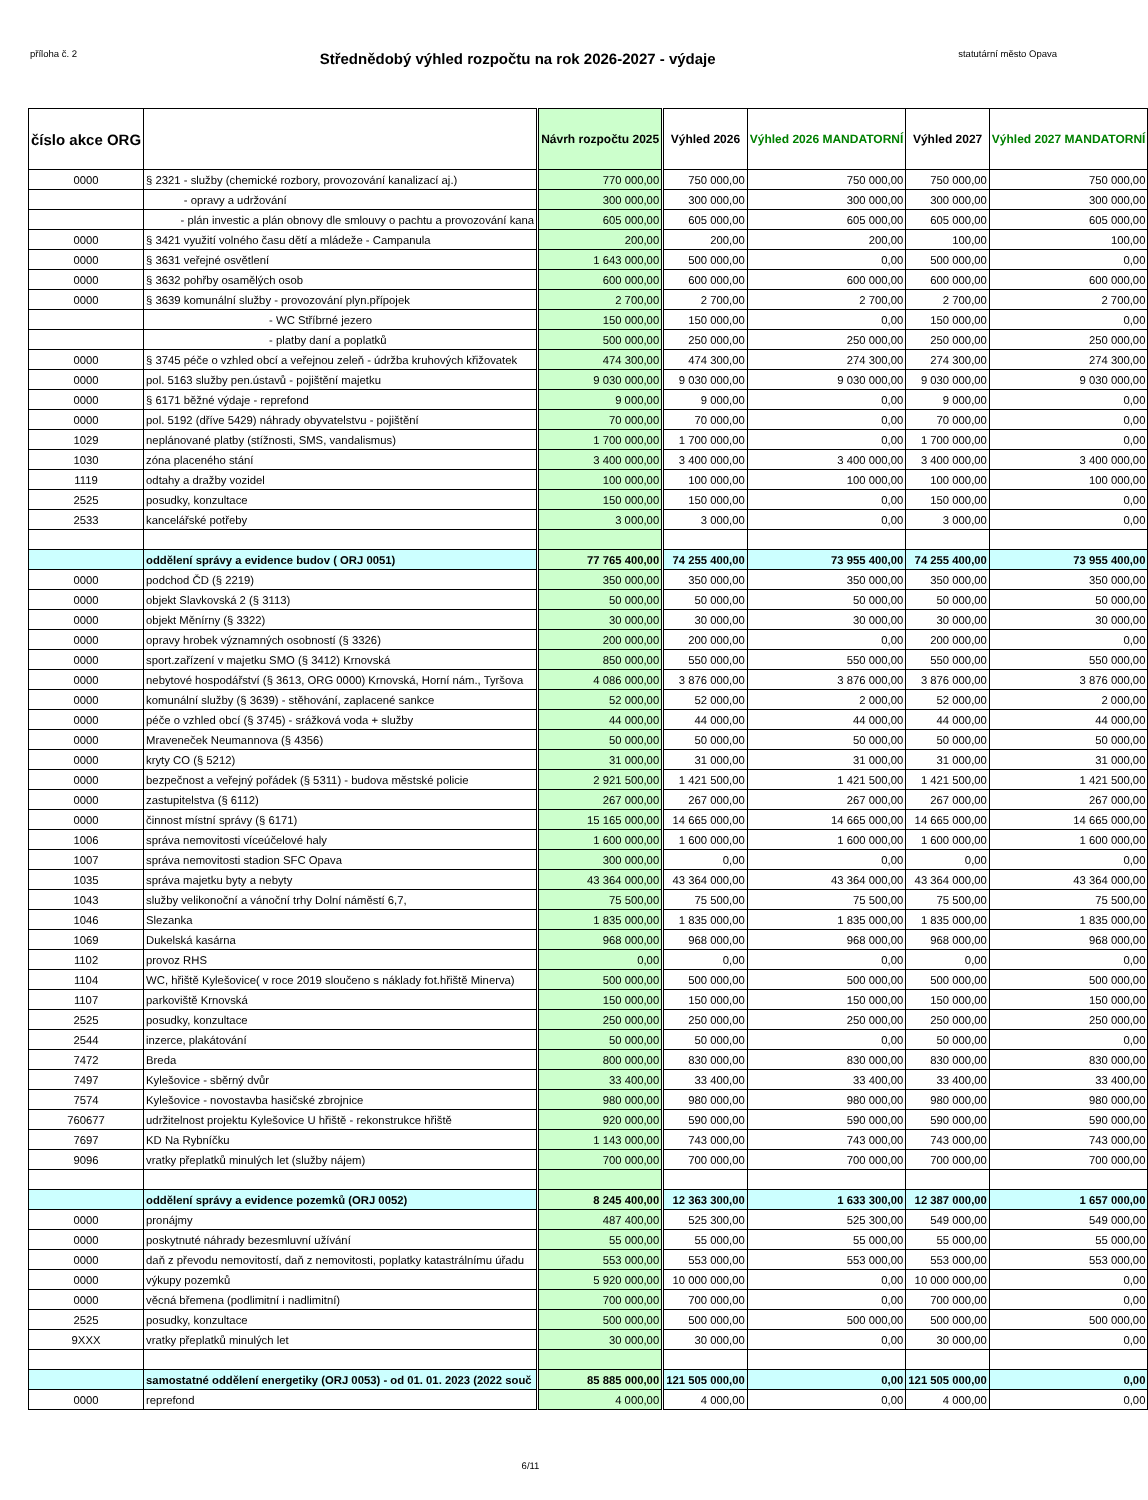příloha č. 2 Střednědobý výhled rozpočtu na rok 2026-2027 - výdaje statutární město Opava
| číslo akce ORG | | Návrh rozpočtu 2025 | Výhled 2026 | Výhled 2026 MANDATORNÍ | Výhled 2027 | Výhled 2027 MANDATORNÍ |
| --- | --- | --- | --- | --- | --- | --- |
| 0000 | § 2321 - služby (chemické rozbory, provozování kanalizací aj.) | 770 000,00 | 750 000,00 | 750 000,00 | 750 000,00 | 750 000,00 |
| | - opravy a udržování | 300 000,00 | 300 000,00 | 300 000,00 | 300 000,00 | 300 000,00 |
| | - plán investic a plán obnovy dle smlouvy o pachtu a provozování kana | 605 000,00 | 605 000,00 | 605 000,00 | 605 000,00 | 605 000,00 |
| 0000 | § 3421 využití volného času dětí a mládeže - Campanula | 200,00 | 200,00 | 200,00 | 100,00 | 100,00 |
| 0000 | § 3631 veřejné osvětlení | 1 643 000,00 | 500 000,00 | 0,00 | 500 000,00 | 0,00 |
| 0000 | § 3632 pohřby osamělých osob | 600 000,00 | 600 000,00 | 600 000,00 | 600 000,00 | 600 000,00 |
| 0000 | § 3639 komunální služby - provozování plyn.přípojek | 2 700,00 | 2 700,00 | 2 700,00 | 2 700,00 | 2 700,00 |
| | - WC Stříbrné jezero | 150 000,00 | 150 000,00 | 0,00 | 150 000,00 | 0,00 |
| | - platby daní a poplatků | 500 000,00 | 250 000,00 | 250 000,00 | 250 000,00 | 250 000,00 |
| 0000 | § 3745 péče o vzhled obcí a veřejnou zeleň - údržba kruhových křižovatek | 474 300,00 | 474 300,00 | 274 300,00 | 274 300,00 | 274 300,00 |
| 0000 | pol. 5163 služby pen.ústavů - pojištění majetku | 9 030 000,00 | 9 030 000,00 | 9 030 000,00 | 9 030 000,00 | 9 030 000,00 |
| 0000 | § 6171 běžné výdaje - reprefond | 9 000,00 | 9 000,00 | 0,00 | 9 000,00 | 0,00 |
| 0000 | pol. 5192 (dříve 5429) náhrady obyvatelstvu - pojištění | 70 000,00 | 70 000,00 | 0,00 | 70 000,00 | 0,00 |
| 1029 | neplánované platby (stížnosti, SMS, vandalismus) | 1 700 000,00 | 1 700 000,00 | 0,00 | 1 700 000,00 | 0,00 |
| 1030 | zóna placeného stání | 3 400 000,00 | 3 400 000,00 | 3 400 000,00 | 3 400 000,00 | 3 400 000,00 |
| 1119 | odtahy a dražby vozidel | 100 000,00 | 100 000,00 | 100 000,00 | 100 000,00 | 100 000,00 |
| 2525 | posudky, konzultace | 150 000,00 | 150 000,00 | 0,00 | 150 000,00 | 0,00 |
| 2533 | kancelářské potřeby | 3 000,00 | 3 000,00 | 0,00 | 3 000,00 | 0,00 |
| | oddělení správy a evidence budov ( ORJ 0051) | 77 765 400,00 | 74 255 400,00 | 73 955 400,00 | 74 255 400,00 | 73 955 400,00 |
| 0000 | podchod ČD (§ 2219) | 350 000,00 | 350 000,00 | 350 000,00 | 350 000,00 | 350 000,00 |
| 0000 | objekt Slavkovská 2 (§ 3113) | 50 000,00 | 50 000,00 | 50 000,00 | 50 000,00 | 50 000,00 |
| 0000 | objekt Měnírny (§ 3322) | 30 000,00 | 30 000,00 | 30 000,00 | 30 000,00 | 30 000,00 |
| 0000 | opravy hrobek významných osobností (§ 3326) | 200 000,00 | 200 000,00 | 0,00 | 200 000,00 | 0,00 |
| 0000 | sport.zařízení v majetku SMO (§ 3412) Krnovská | 850 000,00 | 550 000,00 | 550 000,00 | 550 000,00 | 550 000,00 |
| 0000 | nebytové hospodářství (§ 3613, ORG 0000) Krnovská, Horní nám., Tyršova | 4 086 000,00 | 3 876 000,00 | 3 876 000,00 | 3 876 000,00 | 3 876 000,00 |
| 0000 | komunální služby (§ 3639) - stěhování, zaplacené sankce | 52 000,00 | 52 000,00 | 2 000,00 | 52 000,00 | 2 000,00 |
| 0000 | péče o vzhled obcí (§ 3745) - srážková voda + služby | 44 000,00 | 44 000,00 | 44 000,00 | 44 000,00 | 44 000,00 |
| 0000 | Mraveneček Neumannova (§ 4356) | 50 000,00 | 50 000,00 | 50 000,00 | 50 000,00 | 50 000,00 |
| 0000 | kryty CO (§ 5212) | 31 000,00 | 31 000,00 | 31 000,00 | 31 000,00 | 31 000,00 |
| 0000 | bezpečnost a veřejný pořádek (§ 5311) - budova městské policie | 2 921 500,00 | 1 421 500,00 | 1 421 500,00 | 1 421 500,00 | 1 421 500,00 |
| 0000 | zastupitelstva (§ 6112) | 267 000,00 | 267 000,00 | 267 000,00 | 267 000,00 | 267 000,00 |
| 0000 | činnost místní správy (§ 6171) | 15 165 000,00 | 14 665 000,00 | 14 665 000,00 | 14 665 000,00 | 14 665 000,00 |
| 1006 | správa nemovitosti víceúčelové haly | 1 600 000,00 | 1 600 000,00 | 1 600 000,00 | 1 600 000,00 | 1 600 000,00 |
| 1007 | správa nemovitosti stadion SFC Opava | 300 000,00 | 0,00 | 0,00 | 0,00 | 0,00 |
| 1035 | správa majetku byty a nebyty | 43 364 000,00 | 43 364 000,00 | 43 364 000,00 | 43 364 000,00 | 43 364 000,00 |
| 1043 | služby velikonoční a vánoční trhy Dolní náměstí 6,7, | 75 500,00 | 75 500,00 | 75 500,00 | 75 500,00 | 75 500,00 |
| 1046 | Slezanka | 1 835 000,00 | 1 835 000,00 | 1 835 000,00 | 1 835 000,00 | 1 835 000,00 |
| 1069 | Dukelská kasárna | 968 000,00 | 968 000,00 | 968 000,00 | 968 000,00 | 968 000,00 |
| 1102 | provoz RHS | 0,00 | 0,00 | 0,00 | 0,00 | 0,00 |
| 1104 | WC, hřiště Kylešovice( v roce 2019 sloučeno s náklady fot.hřiště Minerva) | 500 000,00 | 500 000,00 | 500 000,00 | 500 000,00 | 500 000,00 |
| 1107 | parkoviště Krnovská | 150 000,00 | 150 000,00 | 150 000,00 | 150 000,00 | 150 000,00 |
| 2525 | posudky, konzultace | 250 000,00 | 250 000,00 | 250 000,00 | 250 000,00 | 250 000,00 |
| 2544 | inzerce, plakátování | 50 000,00 | 50 000,00 | 0,00 | 50 000,00 | 0,00 |
| 7472 | Breda | 800 000,00 | 830 000,00 | 830 000,00 | 830 000,00 | 830 000,00 |
| 7497 | Kylešovice - sběrný dvůr | 33 400,00 | 33 400,00 | 33 400,00 | 33 400,00 | 33 400,00 |
| 7574 | Kylešovice - novostavba hasičské zbrojnice | 980 000,00 | 980 000,00 | 980 000,00 | 980 000,00 | 980 000,00 |
| 760677 | udržitelnost projektu Kylešovice U hřiště - rekonstrukce hřiště | 920 000,00 | 590 000,00 | 590 000,00 | 590 000,00 | 590 000,00 |
| 7697 | KD Na Rybníčku | 1 143 000,00 | 743 000,00 | 743 000,00 | 743 000,00 | 743 000,00 |
| 9096 | vratky přeplatků minulých let (služby nájem) | 700 000,00 | 700 000,00 | 700 000,00 | 700 000,00 | 700 000,00 |
| | oddělení správy a evidence pozemků (ORJ 0052) | 8 245 400,00 | 12 363 300,00 | 1 633 300,00 | 12 387 000,00 | 1 657 000,00 |
| 0000 | pronájmy | 487 400,00 | 525 300,00 | 525 300,00 | 549 000,00 | 549 000,00 |
| 0000 | poskytnuté náhrady bezesmluvní užívání | 55 000,00 | 55 000,00 | 55 000,00 | 55 000,00 | 55 000,00 |
| 0000 | daň z převodu nemovitostí, daň z nemovitosti, poplatky katastrálnímu úřadu | 553 000,00 | 553 000,00 | 553 000,00 | 553 000,00 | 553 000,00 |
| 0000 | výkupy pozemků | 5 920 000,00 | 10 000 000,00 | 0,00 | 10 000 000,00 | 0,00 |
| 0000 | věcná břemena (podlimitní i nadlimitní) | 700 000,00 | 700 000,00 | 0,00 | 700 000,00 | 0,00 |
| 2525 | posudky, konzultace | 500 000,00 | 500 000,00 | 500 000,00 | 500 000,00 | 500 000,00 |
| 9XXX | vratky přeplatků minulých let | 30 000,00 | 30 000,00 | 0,00 | 30 000,00 | 0,00 |
| | samostatné oddělení energetiky (ORJ 0053) - od 01. 01. 2023 (2022 souč | 85 885 000,00 | 121 505 000,00 | 0,00 | 121 505 000,00 | 0,00 |
| 0000 | reprefond | 4 000,00 | 4 000,00 | 0,00 | 4 000,00 | 0,00 |
6/11